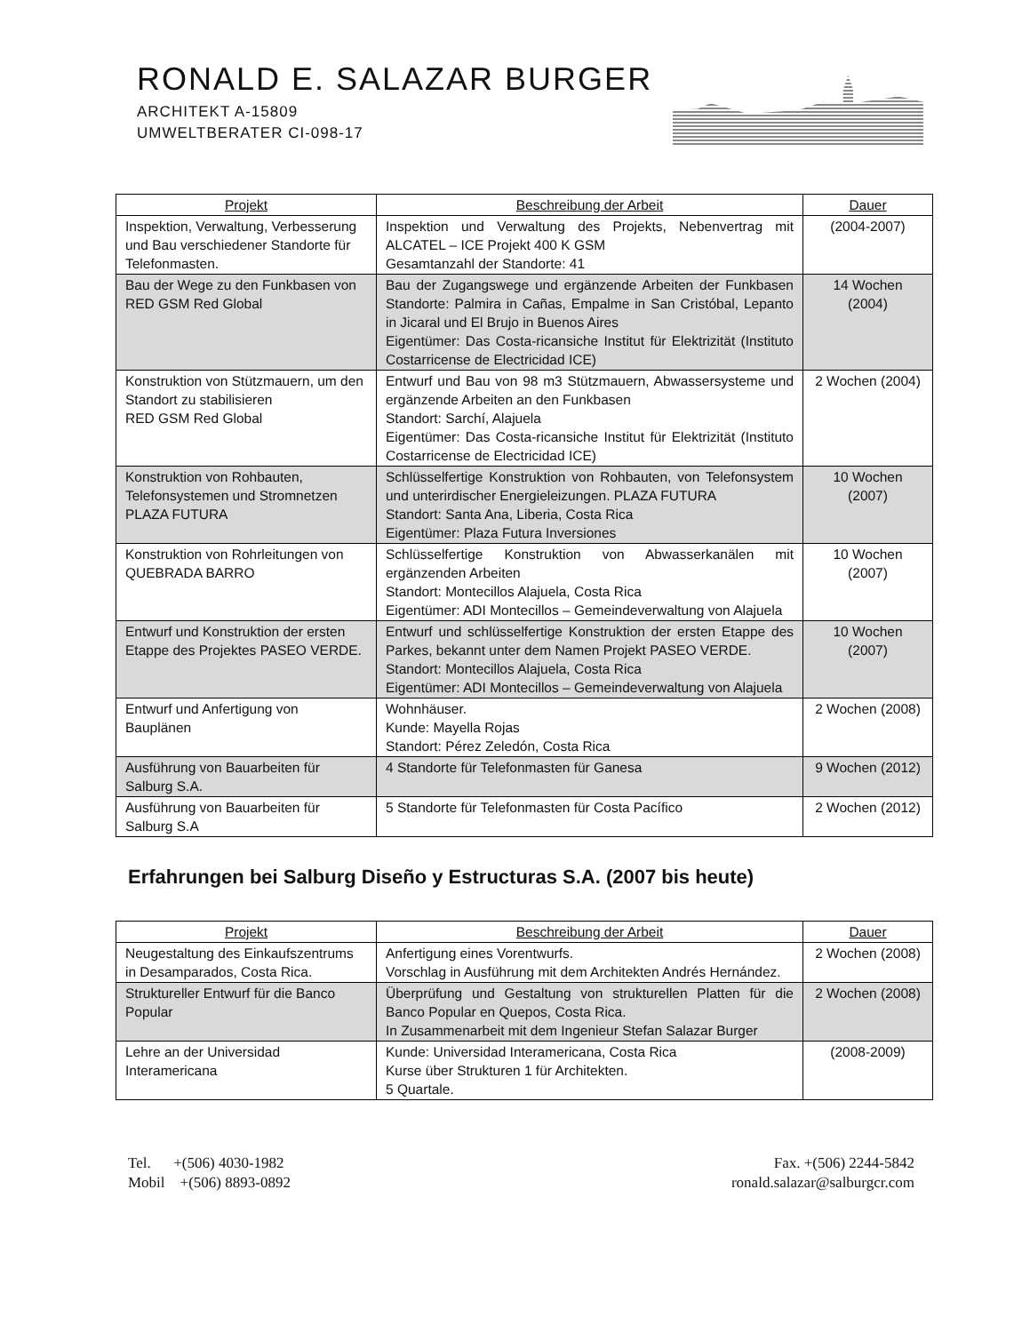RONALD E. SALAZAR BURGER
ARCHITEKT A-15809
UMWELTBERATER CI-098-17
| Projekt | Beschreibung der Arbeit | Dauer |
| --- | --- | --- |
| Inspektion, Verwaltung, Verbesserung und Bau verschiedener Standorte für Telefonmasten. | Inspektion und Verwaltung des Projekts, Nebenvertrag mit ALCATEL – ICE Projekt 400 K GSM Gesamtanzahl der Standorte: 41 | (2004-2007) |
| Bau der Wege zu den Funkbasen von RED GSM Red Global | Bau der Zugangswege und ergänzende Arbeiten der Funkbasen Standorte: Palmira in Cañas, Empalme in San Cristóbal, Lepanto in Jicaral und El Brujo in Buenos Aires Eigentümer: Das Costa-ricansiche Institut für Elektrizität (Instituto Costarricense de Electricidad ICE) | 14 Wochen (2004) |
| Konstruktion von Stützmauern, um den Standort zu stabilisieren RED GSM Red Global | Entwurf und Bau von 98 m3 Stützmauern, Abwassersysteme und ergänzende Arbeiten an den Funkbasen Standort: Sarchí, Alajuela Eigentümer: Das Costa-ricansiche Institut für Elektrizität (Instituto Costarricense de Electricidad ICE) | 2 Wochen (2004) |
| Konstruktion von Rohbauten, Telefonsystemen und Stromnetzen PLAZA FUTURA | Schlüsselfertige Konstruktion von Rohbauten, von Telefonsystem und unterirdischer Energieleizungen. PLAZA FUTURA Standort: Santa Ana, Liberia, Costa Rica Eigentümer: Plaza Futura Inversiones | 10 Wochen (2007) |
| Konstruktion von Rohrleitungen von QUEBRADA BARRO | Schlüsselfertige Konstruktion von Abwasserkanälen mit ergänzenden Arbeiten Standort: Montecillos Alajuela, Costa Rica Eigentümer: ADI Montecillos – Gemeindeverwaltung von Alajuela | 10 Wochen (2007) |
| Entwurf und Konstruktion der ersten Etappe des Projektes PASEO VERDE. | Entwurf und schlüsselfertige Konstruktion der ersten Etappe des Parkes, bekannt unter dem Namen Projekt PASEO VERDE. Standort: Montecillos Alajuela, Costa Rica Eigentümer: ADI Montecillos – Gemeindeverwaltung von Alajuela | 10 Wochen (2007) |
| Entwurf und Anfertigung von Bauplänen | Wohnhäuser. Kunde: Mayella Rojas Standort: Pérez Zeledón, Costa Rica | 2 Wochen (2008) |
| Ausführung von Bauarbeiten für Salburg S.A. | 4 Standorte für Telefonmasten für Ganesa | 9 Wochen (2012) |
| Ausführung von Bauarbeiten für Salburg S.A | 5 Standorte für Telefonmasten für Costa Pacífico | 2 Wochen (2012) |
Erfahrungen bei Salburg Diseño y Estructuras S.A. (2007 bis heute)
| Projekt | Beschreibung der Arbeit | Dauer |
| --- | --- | --- |
| Neugestaltung des Einkaufszentrums in Desamparados, Costa Rica. | Anfertigung eines Vorentwurfs. Vorschlag in Ausführung mit dem Architekten Andrés Hernández. | 2 Wochen (2008) |
| Struktureller Entwurf für die Banco Popular | Überprüfung und Gestaltung von strukturellen Platten für die Banco Popular en Quepos, Costa Rica. In Zusammenarbeit mit dem Ingenieur Stefan Salazar Burger | 2 Wochen (2008) |
| Lehre an der Universidad Interamericana | Kunde: Universidad Interamericana, Costa Rica Kurse über Strukturen 1 für Architekten. 5 Quartale. | (2008-2009) |
Tel. +(506) 4030-1982
Mobil +(506) 8893-0892
Fax. +(506) 2244-5842
ronald.salazar@salburgcr.com